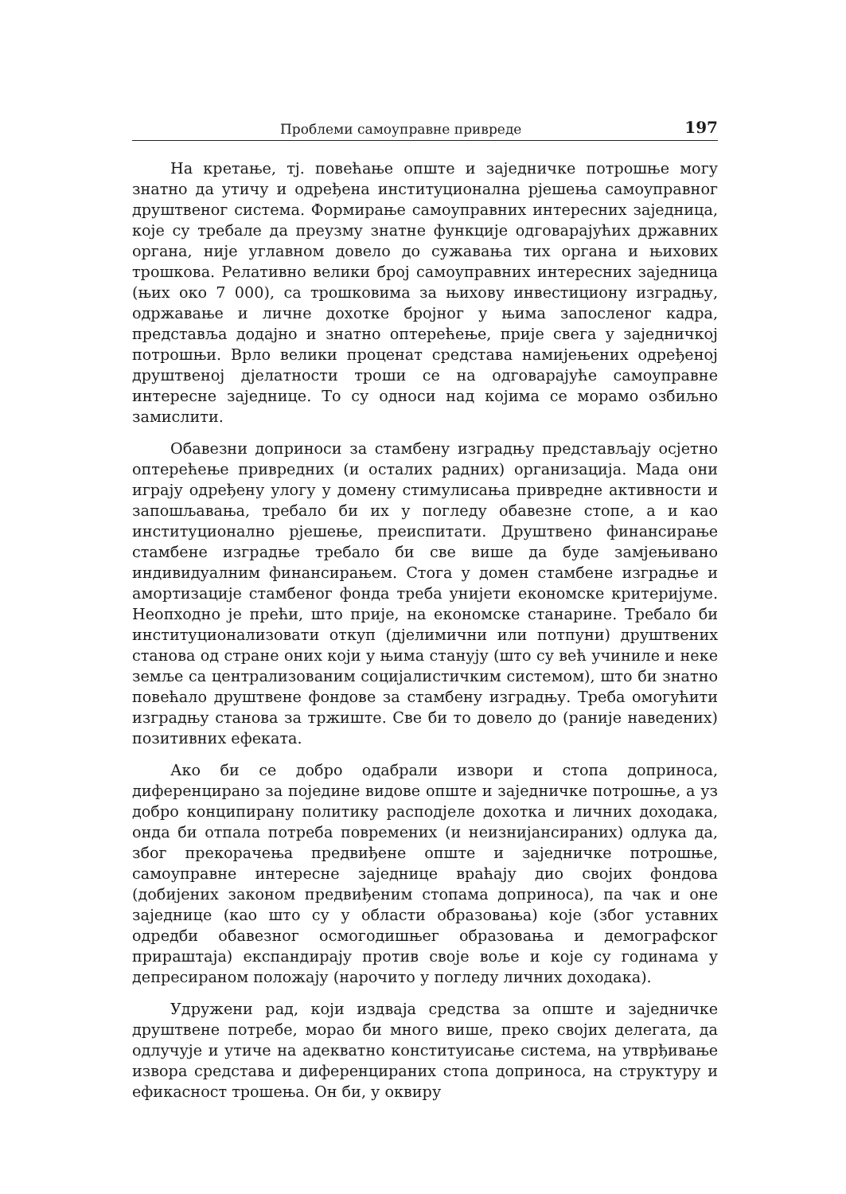Проблеми самоуправне привреде 197
На кретање, тј. повећање опште и заједничке потрошње могу знатно да утичу и одређена институционална рјешења самоуправног друштвеног система. Формирање самоуправних интересних заједница, које су требале да преузму знатне функције одговарајућих државних органа, није углавном довело до сужавања тих органа и њихових трошкова. Релативно велики број самоуправних интересних заједница (њих око 7 000), са трошковима за њихову инвестициону изградњу, одржавање и личне дохотке бројног у њима запосленог кадра, представља додајно и знатно оптерећење, прије свега у заједничкој потрошњи. Врло велики проценат средстава намијењених одређеној друштвеној дјелатности троши се на одговарајуће самоуправне интересне заједнице. То су односи над којима се морамо озбиљно замислити.
Обавезни доприноси за стамбену изградњу представљају осјетно оптерећење привредних (и осталих радних) организација. Мада они играју одређену улогу у домену стимулисања привредне активности и запошљавања, требало би их у погледу обавезне стопе, а и као институционално рјешење, преиспитати. Друштвено финансирање стамбене изградње требало би све више да буде замјењивано индивидуалним финансирањем. Стога у домен стамбене изградње и амортизације стамбеног фонда треба унијети економске критеријуме. Неопходно је прећи, што прије, на економске станарине. Требало би институционализовати откуп (дјелимични или потпуни) друштвених станова од стране оних који у њима станују (што су већ учиниле и неке земље са централизованим социјалистичким системом), што би знатно повећало друштвене фондове за стамбену изградњу. Треба омогућити изградњу станова за тржиште. Све би то довело до (раније наведених) позитивних ефеката.
Ако би се добро одабрали извори и стопа доприноса, диференцирано за поједине видове опште и заједничке потрошње, а уз добро конципирану политику расподјеле дохотка и личних доходака, онда би отпала потреба повремених (и неизнијансираних) одлука да, због прекорачења предвиђене опште и заједничке потрошње, самоуправне интересне заједнице враћају дио својих фондова (добијених законом предвиђеним стопама доприноса), па чак и оне заједнице (као што су у области образовања) које (због уставних одредби обавезног осмогодишњег образовања и демографског прираштаја) експандирају против своје воље и које су годинама у депресираном положају (нарочито у погледу личних доходака).
Удружени рад, који издваја средства за опште и заједничке друштвене потребе, морао би много више, преко својих делегата, да одлучује и утиче на адекватно конституисање система, на утврђивање извора средстава и диференцираних стопа доприноса, на структуру и ефикасност трошења. Он би, у оквиру